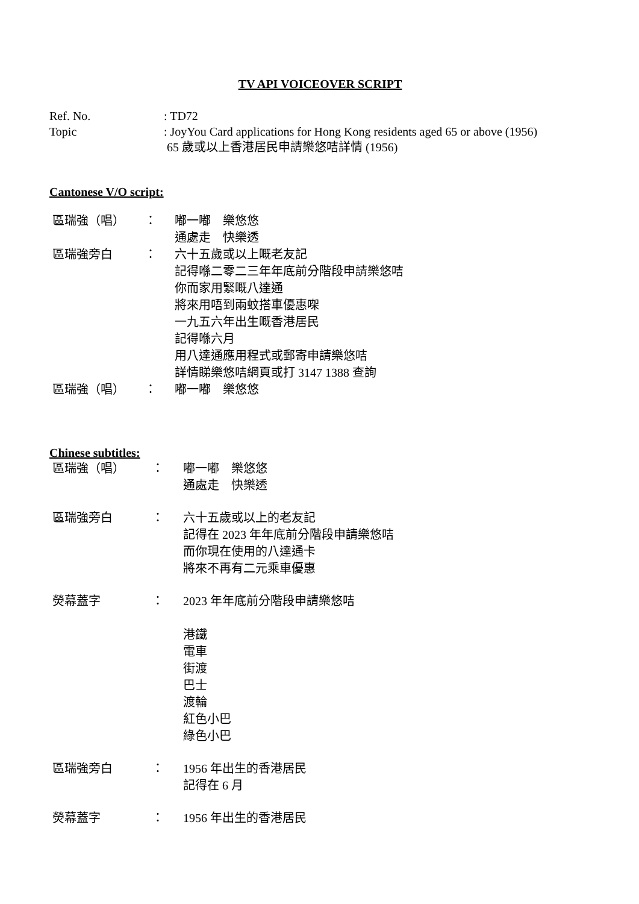TV API VOICEOVER SCRIPT
Ref. No.
: TD72
Topic
: JoyYou Card applications for Hong Kong residents aged 65 or above (1956)
65 歲或以上香港居民申請樂悠咭詳情 (1956)
Cantonese V/O script:
區瑞強（唱）
：
嘟一嘟　樂悠悠
通處走　快樂透
區瑞強旁白
：
六十五歲或以上嘅老友記
記得喺二零二三年年底前分階段申請樂悠咭
你而家用緊嘅八達通
將來用唔到兩蚊搭車優惠㗎
一九五六年出生嘅香港居民
記得喺六月
用八達通應用程式或郵寄申請樂悠咭
詳情睇樂悠咭網頁或打 3147 1388 查詢
區瑞強（唱）
：
嘟一嘟　樂悠悠
Chinese subtitles:
區瑞強（唱）
：
嘟一嘟　樂悠悠
通處走　快樂透
區瑞強旁白
：
六十五歲或以上的老友記
記得在 2023 年年底前分階段申請樂悠咭
而你現在使用的八達通卡
將來不再有二元乘車優惠
熒幕蓋字
：
2023 年年底前分階段申請樂悠咭
港鐵
電車
街渡
巴士
渡輪
紅色小巴
綠色小巴
區瑞強旁白
：
1956 年出生的香港居民
記得在 6 月
熒幕蓋字
：
1956 年出生的香港居民